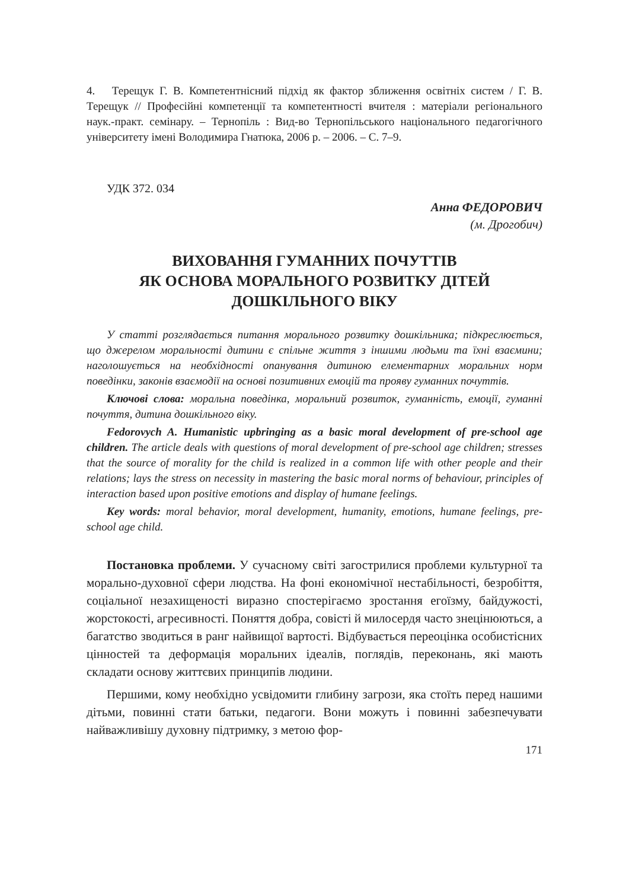4. Терещук Г. В. Компетентнісний підхід як фактор зближення освітніх систем / Г. В. Терещук // Професійні компетенції та компетентності вчителя : матеріали регіонального наук.-практ. семінару. – Тернопіль : Вид-во Тернопільського національного педагогічного університету імені Володимира Гнатюка, 2006 р. – 2006. – С. 7–9.
УДК 372. 034
Анна ФЕДОРОВИЧ
(м. Дрогобич)
ВИХОВАННЯ ГУМАННИХ ПОЧУТТІВ
ЯК ОСНОВА МОРАЛЬНОГО РОЗВИТКУ ДІТЕЙ
ДОШКІЛЬНОГО ВІКУ
У статті розглядається питання морального розвитку дошкільника; підкреслюється, що джерелом моральності дитини є спільне життя з іншими людьми та їхні взаємини; наголошується на необхідності опанування дитиною елементарних моральних норм поведінки, законів взаємодії на основі позитивних емоцій та прояву гуманних почуттів.
Ключові слова: моральна поведінка, моральний розвиток, гуманність, емоції, гуманні почуття, дитина дошкільного віку.
Fedorovych A. Humanistic upbringing as a basic moral development of pre-school age children. The article deals with questions of moral development of pre-school age children; stresses that the source of morality for the child is realized in a common life with other people and their relations; lays the stress on necessity in mastering the basic moral norms of behaviour, principles of interaction based upon positive emotions and display of humane feelings.
Key words: moral behavior, moral development, humanity, emotions, humane feelings, pre-school age child.
Постановка проблеми. У сучасному світі загострилися проблеми культурної та морально-духовної сфери людства. На фоні економічної нестабільності, безробіття, соціальної незахищеності виразно спостерігаємо зростання егоїзму, байдужості, жорстокості, агресивності. Поняття добра, совісті й милосердя часто знецінюються, а багатство зводиться в ранг найвищої вартості. Відбувається переоцінка особистісних цінностей та деформація моральних ідеалів, поглядів, переконань, які мають складати основу життєвих принципів людини.
Першими, кому необхідно усвідомити глибину загрози, яка стоїть перед нашими дітьми, повинні стати батьки, педагоги. Вони можуть і повинні забезпечувати найважливішу духовну підтримку, з метою фор-
171